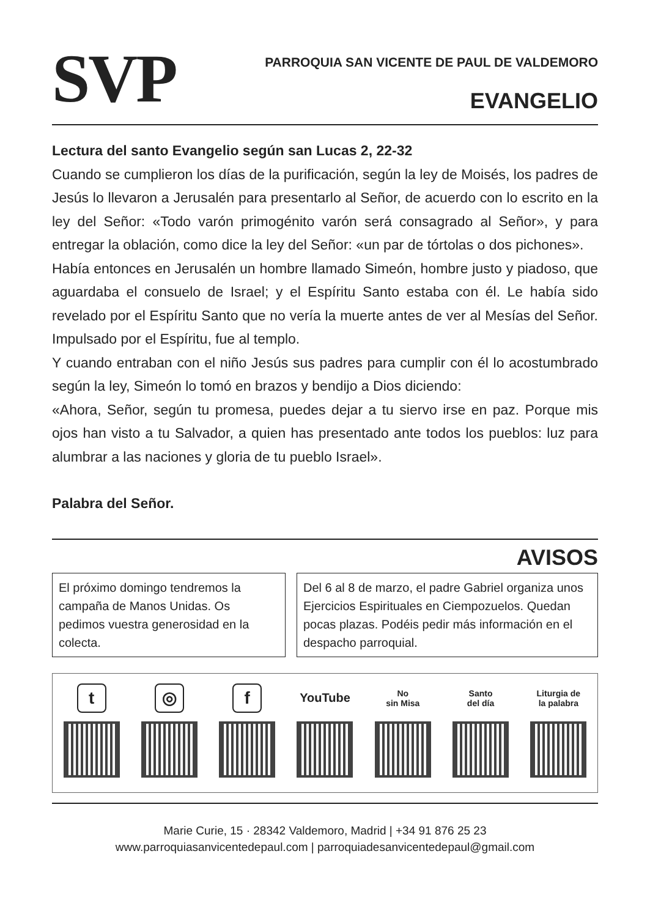SVP
PARROQUIA SAN VICENTE DE PAUL DE VALDEMORO
EVANGELIO
Lectura del santo Evangelio según san Lucas 2, 22-32
Cuando se cumplieron los días de la purificación, según la ley de Moisés, los padres de Jesús lo llevaron a Jerusalén para presentarlo al Señor, de acuerdo con lo escrito en la ley del Señor: «Todo varón primogénito varón será consagrado al Señor», y para entregar la oblación, como dice la ley del Señor: «un par de tórtolas o dos pichones».
Había entonces en Jerusalén un hombre llamado Simeón, hombre justo y piadoso, que aguardaba el consuelo de Israel; y el Espíritu Santo estaba con él. Le había sido revelado por el Espíritu Santo que no vería la muerte antes de ver al Mesías del Señor. Impulsado por el Espíritu, fue al templo.
Y cuando entraban con el niño Jesús sus padres para cumplir con él lo acostumbrado según la ley, Simeón lo tomó en brazos y bendijo a Dios diciendo:
«Ahora, Señor, según tu promesa, puedes dejar a tu siervo irse en paz. Porque mis ojos han visto a tu Salvador, a quien has presentado ante todos los pueblos: luz para alumbrar a las naciones y gloria de tu pueblo Israel».
Palabra del Señor.
AVISOS
El próximo domingo tendremos la campaña de Manos Unidas. Os pedimos vuestra generosidad en la colecta.
Del 6 al 8 de marzo, el padre Gabriel organiza unos Ejercicios Espirituales en Ciempozuelos. Quedan pocas plazas. Podéis pedir más información en el despacho parroquial.
t ◎ f
YouTube
No
sin Misa
Santo
del día
Liturgia de
la palabra
Marie Curie, 15 · 28342 Valdemoro, Madrid | +34 91 876 25 23
www.parroquiasanvicentedepaul.com | parroquiadesanvicentedepaul@gmail.com